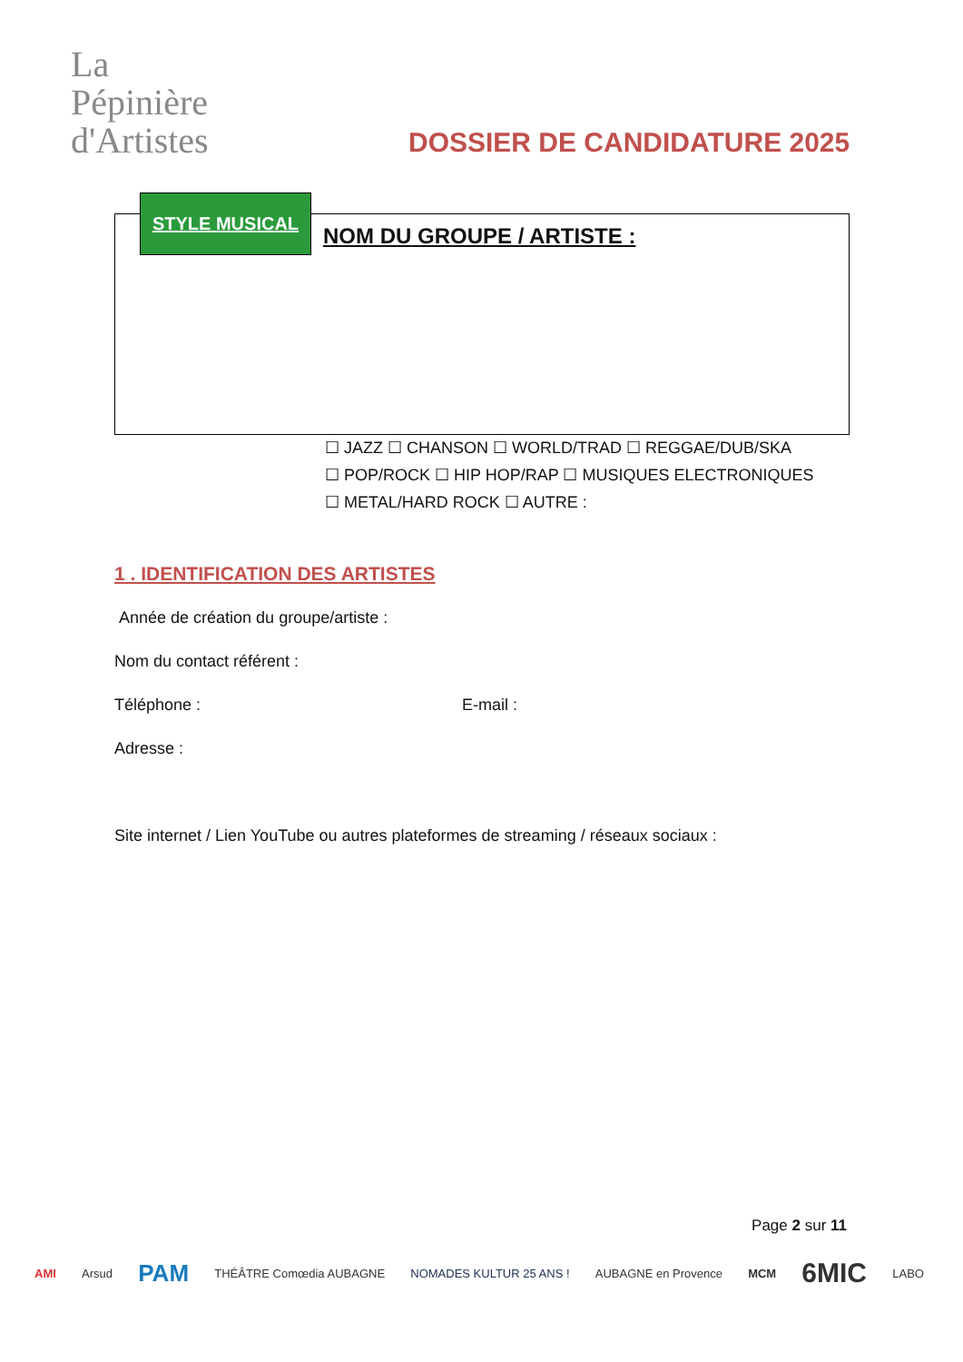La
Pépinière
d'Artistes
DOSSIER DE CANDIDATURE 2025
STYLE MUSICAL
NOM DU GROUPE / ARTISTE :
☐ JAZZ ☐ CHANSON ☐ WORLD/TRAD ☐ REGGAE/DUB/SKA
☐ POP/ROCK ☐ HIP HOP/RAP ☐ MUSIQUES ELECTRONIQUES
☐ METAL/HARD ROCK ☐ AUTRE :
1 . IDENTIFICATION DES ARTISTES
Année de création du groupe/artiste :
Nom du contact référent :
Téléphone : E-mail :
Adresse :
Site internet / Lien YouTube ou autres plateformes de streaming / réseaux sociaux :
Page 2 sur 11
AMI Arsud PAM THÉÂTRE Comœdia AUBAGNE NOMADES KULTUR 25 ANS ! AUBAGNE en Provence MCM 6MIC LABO